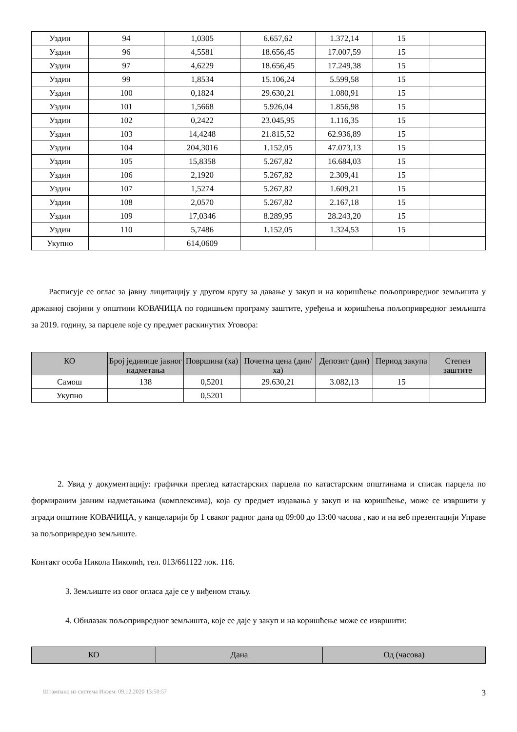| Уздин | 94 | 1,0305 | 6.657,62 | 1.372,14 | 15 | |
| Уздин | 96 | 4,5581 | 18.656,45 | 17.007,59 | 15 | |
| Уздин | 97 | 4,6229 | 18.656,45 | 17.249,38 | 15 | |
| Уздин | 99 | 1,8534 | 15.106,24 | 5.599,58 | 15 | |
| Уздин | 100 | 0,1824 | 29.630,21 | 1.080,91 | 15 | |
| Уздин | 101 | 1,5668 | 5.926,04 | 1.856,98 | 15 | |
| Уздин | 102 | 0,2422 | 23.045,95 | 1.116,35 | 15 | |
| Уздин | 103 | 14,4248 | 21.815,52 | 62.936,89 | 15 | |
| Уздин | 104 | 204,3016 | 1.152,05 | 47.073,13 | 15 | |
| Уздин | 105 | 15,8358 | 5.267,82 | 16.684,03 | 15 | |
| Уздин | 106 | 2,1920 | 5.267,82 | 2.309,41 | 15 | |
| Уздин | 107 | 1,5274 | 5.267,82 | 1.609,21 | 15 | |
| Уздин | 108 | 2,0570 | 5.267,82 | 2.167,18 | 15 | |
| Уздин | 109 | 17,0346 | 8.289,95 | 28.243,20 | 15 | |
| Уздин | 110 | 5,7486 | 1.152,05 | 1.324,53 | 15 | |
| Укупно | | 614,0609 | | | | |
Расписује се оглас за јавну лицитацију у другом кругу за давање у закуп и на коришћење пољопривредног земљишта у државној својини у општини КОВАЧИЦА по годишњем програму заштите, уређења и коришћења пољопривредног земљишта за 2019. годину, за парцеле које су предмет раскинутих Уговора:
| КО | Број јединице јавног надметања | Површина (ха) | Почетна цена (дин/ха) | Депозит (дин) | Период закупа | Степен заштите |
| --- | --- | --- | --- | --- | --- | --- |
| Самош | 138 | 0,5201 | 29.630,21 | 3.082,13 | 15 | |
| Укупно | | 0,5201 | | | | |
2. Увид у документацију: графички преглед катастарских парцела по катастарским општинама и списак парцела по формираним јавним надметањима (комплексима), која су предмет издавања у закуп и на коришћење, може се извршити у згради општине КОВАЧИЦА, у канцеларији бр 1 сваког радног дана од 09:00 до 13:00 часова , као и на веб презентацији Управе за пољопривредно земљиште.
Контакт особа Никола Николић, тел. 013/661122 лок. 116.
3. Земљиште из овог огласа даје се у виђеном стању.
4. Обилазак пољопривредног земљишта, које се даје у закуп и на коришћење може се извршити:
| КО | Дана | Од (часова) |
| --- | --- | --- |
Штампано из система Инзем: 09.12.2020 13:50:57 3